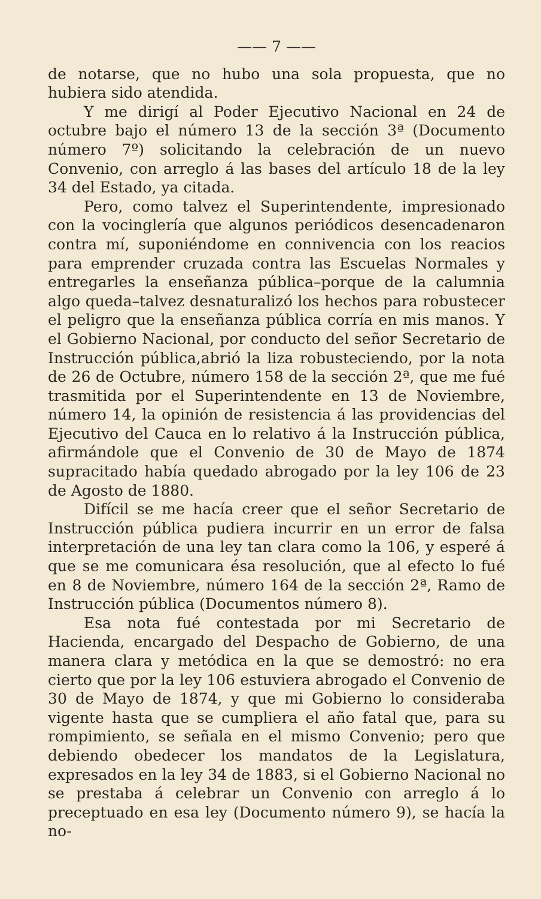—— 7 ——
de notarse, que no hubo una sola propuesta, que no hubiera sido atendida.
Y me dirigí al Poder Ejecutivo Nacional en 24 de octubre bajo el número 13 de la sección 3ª (Documento número 7º) solicitando la celebración de un nuevo Convenio, con arreglo á las bases del artículo 18 de la ley 34 del Estado, ya citada.
Pero, como talvez el Superintendente, impresionado con la vocinglería que algunos periódicos desencadenaron contra mí, suponiéndome en connivencia con los reacios para emprender cruzada contra las Escuelas Normales y entregarles la enseñanza pública–porque de la calumnia algo queda–talvez desnaturalizó los hechos para robustecer el peligro que la enseñanza pública corría en mis manos. Y el Gobierno Nacional, por conducto del señor Secretario de Instrucción pública,abrió la liza robusteciendo, por la nota de 26 de Octubre, número 158 de la sección 2ª, que me fué trasmitida por el Superintendente en 13 de Noviembre, número 14, la opinión de resistencia á las providencias del Ejecutivo del Cauca en lo relativo á la Instrucción pública, afirmándole que el Convenio de 30 de Mayo de 1874 supracitado había quedado abrogado por la ley 106 de 23 de Agosto de 1880.
Difícil se me hacía creer que el señor Secretario de Instrucción pública pudiera incurrir en un error de falsa interpretación de una ley tan clara como la 106, y esperé á que se me comunicara ésa resolución, que al efecto lo fué en 8 de Noviembre, número 164 de la sección 2ª, Ramo de Instrucción pública (Documentos número 8).
Esa nota fué contestada por mi Secretario de Hacienda, encargado del Despacho de Gobierno, de una manera clara y metódica en la que se demostró: no era cierto que por la ley 106 estuviera abrogado el Convenio de 30 de Mayo de 1874, y que mi Gobierno lo consideraba vigente hasta que se cumpliera el año fatal que, para su rompimiento, se señala en el mismo Convenio; pero que debiendo obedecer los mandatos de la Legislatura, expresados en la ley 34 de 1883, si el Gobierno Nacional no se prestaba á celebrar un Convenio con arreglo á lo preceptuado en esa ley (Documento número 9), se hacía la no-